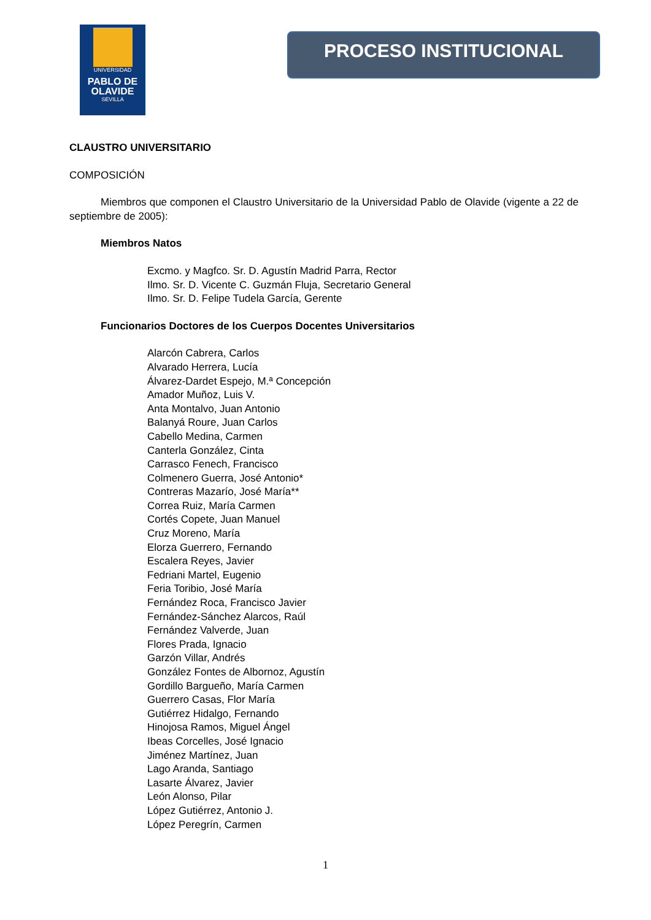UNIVERSIDAD
PABLO DE
OLAVIDE
SEVILLA
PROCESO INSTITUCIONAL
CLAUSTRO UNIVERSITARIO
COMPOSICIÓN
Miembros que componen el Claustro Universitario de la Universidad Pablo de Olavide (vigente a 22 de septiembre de 2005):
Miembros Natos
Excmo. y Magfco. Sr. D. Agustín Madrid Parra, Rector
Ilmo. Sr. D. Vicente C. Guzmán Fluja, Secretario General
Ilmo. Sr. D. Felipe Tudela García, Gerente
Funcionarios Doctores de los Cuerpos Docentes Universitarios
Alarcón Cabrera, Carlos
Alvarado Herrera, Lucía
Álvarez-Dardet Espejo, M.ª Concepción
Amador Muñoz, Luis V.
Anta Montalvo, Juan Antonio
Balanyá Roure, Juan Carlos
Cabello Medina, Carmen
Canterla González, Cinta
Carrasco Fenech, Francisco
Colmenero Guerra, José Antonio*
Contreras Mazarío, José María**
Correa Ruiz, María Carmen
Cortés Copete, Juan Manuel
Cruz Moreno, María
Elorza Guerrero, Fernando
Escalera Reyes, Javier
Fedriani Martel, Eugenio
Feria Toribio, José María
Fernández Roca, Francisco Javier
Fernández-Sánchez Alarcos, Raúl
Fernández Valverde, Juan
Flores Prada, Ignacio
Garzón Villar, Andrés
González Fontes de Albornoz, Agustín
Gordillo Bargueño, María Carmen
Guerrero Casas, Flor María
Gutiérrez Hidalgo, Fernando
Hinojosa Ramos, Miguel Ángel
Ibeas Corcelles, José Ignacio
Jiménez Martínez, Juan
Lago Aranda, Santiago
Lasarte Álvarez, Javier
León Alonso, Pilar
López Gutiérrez, Antonio J.
López Peregrín, Carmen
1